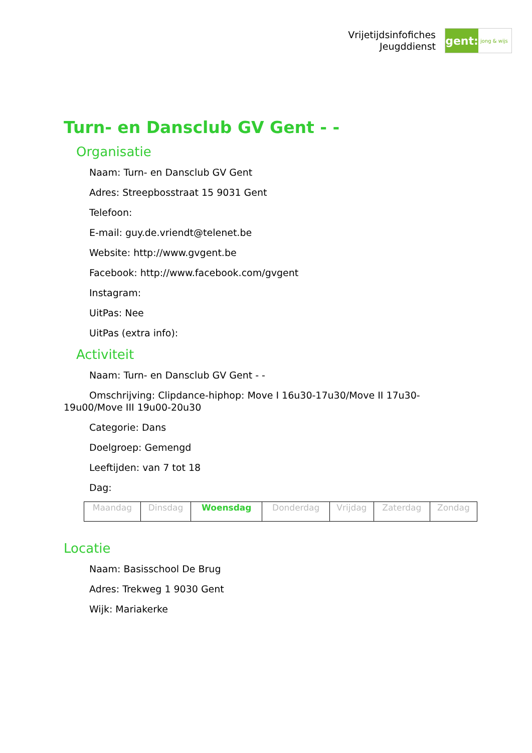Vrijetijdsinfofiches
Jeugddienst
gent:
jong & wijs
Turn- en Dansclub GV Gent - -
Organisatie
Naam: Turn- en Dansclub GV Gent
Adres: Streepbosstraat 15 9031 Gent
Telefoon:
E-mail: guy.de.vriendt@telenet.be
Website: http://www.gvgent.be
Facebook: http://www.facebook.com/gvgent
Instagram:
UitPas: Nee
UitPas (extra info):
Activiteit
Naam: Turn- en Dansclub GV Gent - -
Omschrijving: Clipdance-hiphop: Move I 16u30-17u30/Move II 17u30-19u00/Move III 19u00-20u30
Categorie: Dans
Doelgroep: Gemengd
Leeftijden: van 7 tot 18
Dag:
| Maandag | Dinsdag | Woensdag | Donderdag | Vrijdag | Zaterdag | Zondag |
Locatie
Naam: Basisschool De Brug
Adres: Trekweg 1 9030 Gent
Wijk: Mariakerke